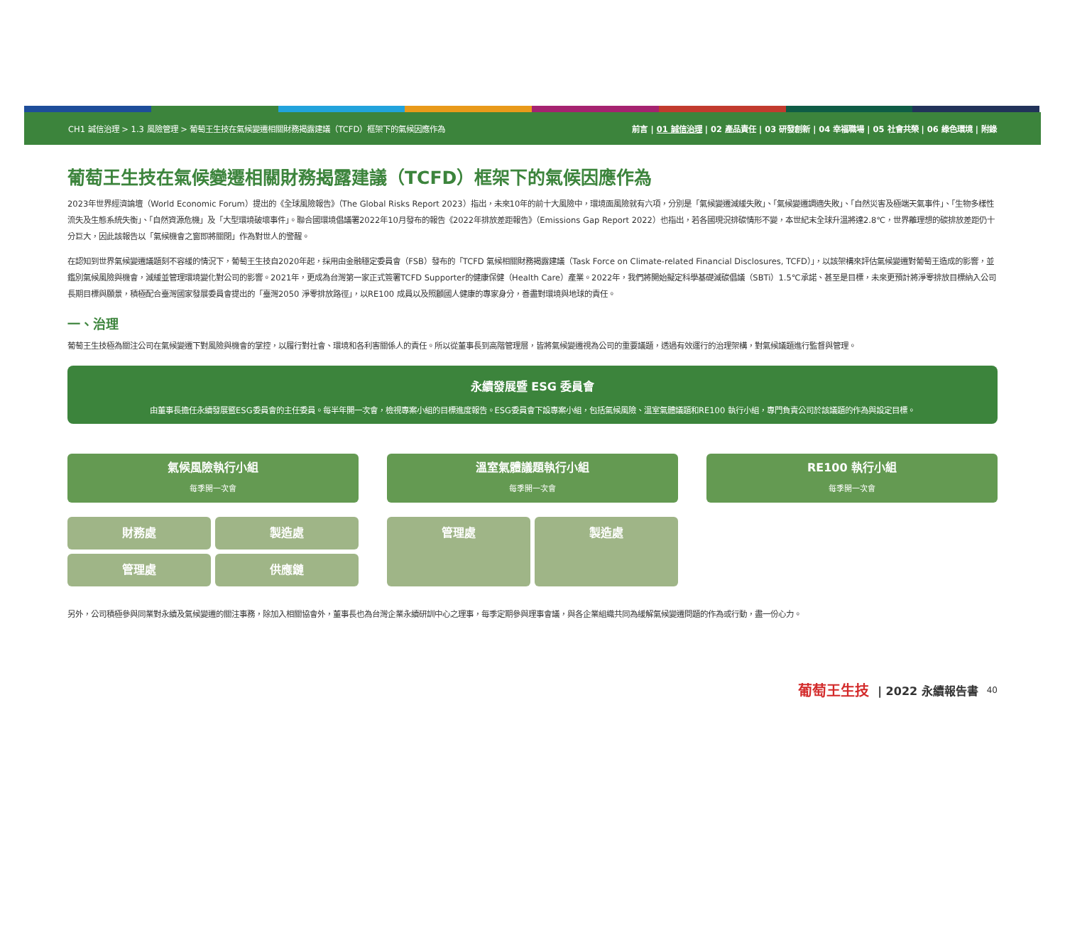CH1 誠信治理 > 1.3 風險管理 > 葡萄王生技在氣候變遷相關財務揭露建議（TCFD）框架下的氣候因應作為 前言 | 01 誠信治理 | 02 產品責任 | 03 研發創新 | 04 幸福職場 | 05 社會共榮 | 06 綠色環境 | 附錄
葡萄王生技在氣候變遷相關財務揭露建議（TCFD）框架下的氣候因應作為
2023年世界經濟論壇（World Economic Forum）提出的《全球風險報告》（The Global Risks Report 2023）指出，未來10年的前十大風險中，環境面風險就有六項，分別是「氣候變遷減緩失敗」、「氣候變遷調適失敗」、「自然災害及極端天氣事件」、「生物多樣性流失及生態系統失衡」、「自然資源危機」及「大型環境破壞事件」。聯合國環境倡議署2022年10月發布的報告《2022年排放差距報告》（Emissions Gap Report 2022）也指出，若各國現況排碳情形不變，本世紀末全球升溫將達2.8℃，世界離理想的碳排放差距仍十分巨大，因此該報告以「氣候機會之窗即將關閉」作為對世人的警醒。
在認知到世界氣候變遷議題刻不容緩的情況下，葡萄王生技自2020年起，採用由金融穩定委員會（FSB）發布的「TCFD 氣候相關財務揭露建議（Task Force on Climate-related Financial Disclosures, TCFD）」，以該架構來評估氣候變遷對葡萄王造成的影響，並鑑別氣候風險與機會，減緩並管理環境變化對公司的影響。2021年，更成為台灣第一家正式簽署TCFD Supporter的健康保健（Health Care）產業。2022年，我們將開始擬定科學基礎減碳倡議（SBTi）1.5℃承諾、甚至是目標，未來更預計將淨零排放目標納入公司長期目標與願景，積極配合臺灣國家發展委員會提出的「臺灣2050 淨零排放路徑」，以RE100 成員以及照顧國人健康的專家身分，善盡對環境與地球的責任。
一、治理
葡萄王生技極為關注公司在氣候變遷下對風險與機會的掌控，以履行對社會、環境和各利害關係人的責任。所以從董事長到高階管理層，皆將氣候變遷視為公司的重要議題，透過有效運行的治理架構，對氣候議題進行監督與管理。
永續發展暨 ESG 委員會
由董事長擔任永續發展暨ESG委員會的主任委員。每半年開一次會，檢視專案小組的目標進度報告。ESG委員會下設專案小組，包括氣候風險、溫室氣體議題和RE100 執行小組，專門負責公司於該議題的作為與設定目標。
氣候風險執行小組
每季開一次會
溫室氣體議題執行小組
每季開一次會
RE100 執行小組
每季開一次會
財務處
製造處
管理處
供應鏈
管理處
製造處
另外，公司積極參與同業對永續及氣候變遷的關注事務，除加入相關協會外，董事長也為台灣企業永續研訓中心之理事，每季定期參與理事會議，與各企業組織共同為緩解氣候變遷問題的作為或行動，盡一份心力。
葡萄王生技 | 2022 永續報告書 40